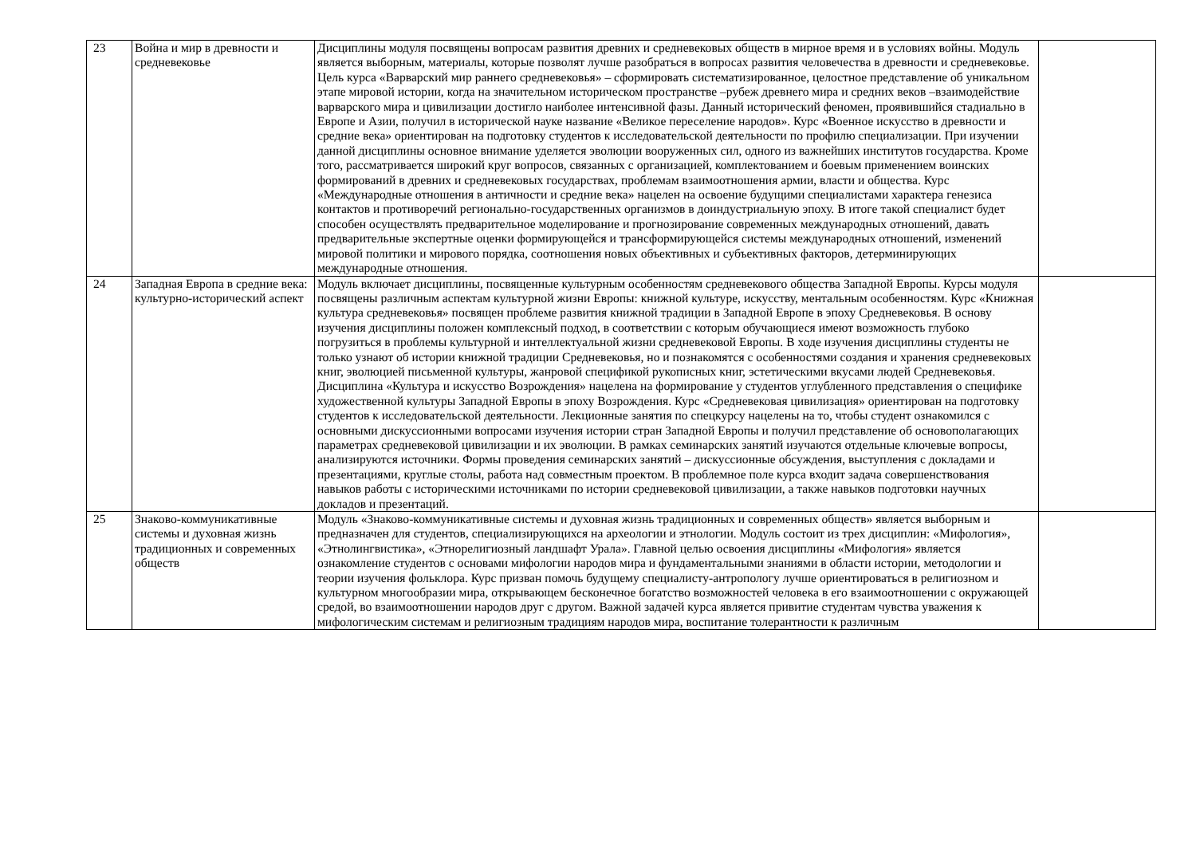| 23 | Война и мир в древности и средневековье | Дисциплины модуля посвящены вопросам развития древних и средневековых обществ в мирное время и в условиях войны. Модуль является выборным, материалы, которые позволят лучше разобраться в вопросах развития человечества в древности и средневековье. Цель курса «Варварский мир раннего средневековья» – сформировать систематизированное, целостное представление об уникальном этапе мировой истории, когда на значительном историческом пространстве –рубеж древнего мира и средних веков –взаимодействие варварского мира и цивилизации достигло наиболее интенсивной фазы. Данный исторический феномен, проявившийся стадиально в Европе и Азии, получил в исторической науке название «Великое переселение народов». Курс «Военное искусство в древности и средние века» ориентирован на подготовку студентов к исследовательской деятельности по профилю специализации. При изучении данной дисциплины основное внимание уделяется эволюции вооруженных сил, одного из важнейших институтов государства. Кроме того, рассматривается широкий круг вопросов, связанных с организацией, комплектованием и боевым применением воинских формирований в древних и средневековых государствах, проблемам взаимоотношения армии, власти и общества. Курс «Международные отношения в античности и средние века» нацелен на освоение будущими специалистами характера генезиса контактов и противоречий регионально-государственных организмов в доиндустриальную эпоху. В итоге такой специалист будет способен осуществлять предварительное моделирование и прогнозирование современных международных отношений, давать предварительные экспертные оценки формирующейся и трансформирующейся системы международных отношений, изменений мировой политики и мирового порядка, соотношения новых объективных и субъективных факторов, детерминирующих международные отношения. | |
| 24 | Западная Европа в средние века: культурно-исторический аспект | Модуль включает дисциплины, посвященные культурным особенностям средневекового общества Западной Европы. Курсы модуля посвящены различным аспектам культурной жизни Европы: книжной культуре, искусству, ментальным особенностям. Курс «Книжная культура средневековья» посвящен проблеме развития книжной традиции в Западной Европе в эпоху Средневековья. В основу изучения дисциплины положен комплексный подход, в соответствии с которым обучающиеся имеют возможность глубоко погрузиться в проблемы культурной и интеллектуальной жизни средневековой Европы. В ходе изучения дисциплины студенты не только узнают об истории книжной традиции Средневековья, но и познакомятся с особенностями создания и хранения средневековых книг, эволюцией письменной культуры, жанровой спецификой рукописных книг, эстетическими вкусами людей Средневековья. Дисциплина «Культура и искусство Возрождения» нацелена на формирование у студентов углубленного представления о специфике художественной культуры Западной Европы в эпоху Возрождения. Курс «Средневековая цивилизация» ориентирован на подготовку студентов к исследовательской деятельности. Лекционные занятия по спецкурсу нацелены на то, чтобы студент ознакомился с основными дискуссионными вопросами изучения истории стран Западной Европы и получил представление об основополагающих параметрах средневековой цивилизации и их эволюции. В рамках семинарских занятий изучаются отдельные ключевые вопросы, анализируются источники. Формы проведения семинарских занятий – дискуссионные обсуждения, выступления с докладами и презентациями, круглые столы, работа над совместным проектом. В проблемное поле курса входит задача совершенствования навыков работы с историческими источниками по истории средневековой цивилизации, а также навыков подготовки научных докладов и презентаций. | |
| 25 | Знаково-коммуникативные системы и духовная жизнь традиционных и современных обществ | Модуль «Знаково-коммуникативные системы и духовная жизнь традиционных и современных обществ» является выборным и предназначен для студентов, специализирующихся на археологии и этнологии. Модуль состоит из трех дисциплин: «Мифология», «Этнолингвистика», «Этнорелигиозный ландшафт Урала». Главной целью освоения дисциплины «Мифология» является ознакомление студентов с основами мифологии народов мира и фундаментальными знаниями в области истории, методологии и теории изучения фольклора. Курс призван помочь будущему специалисту-антропологу лучше ориентироваться в религиозном и культурном многообразии мира, открывающем бесконечное богатство возможностей человека в его взаимоотношении с окружающей средой, во взаимоотношении народов друг с другом. Важной задачей курса является привитие студентам чувства уважения к мифологическим системам и религиозным традициям народов мира, воспитание толерантности к различным | |